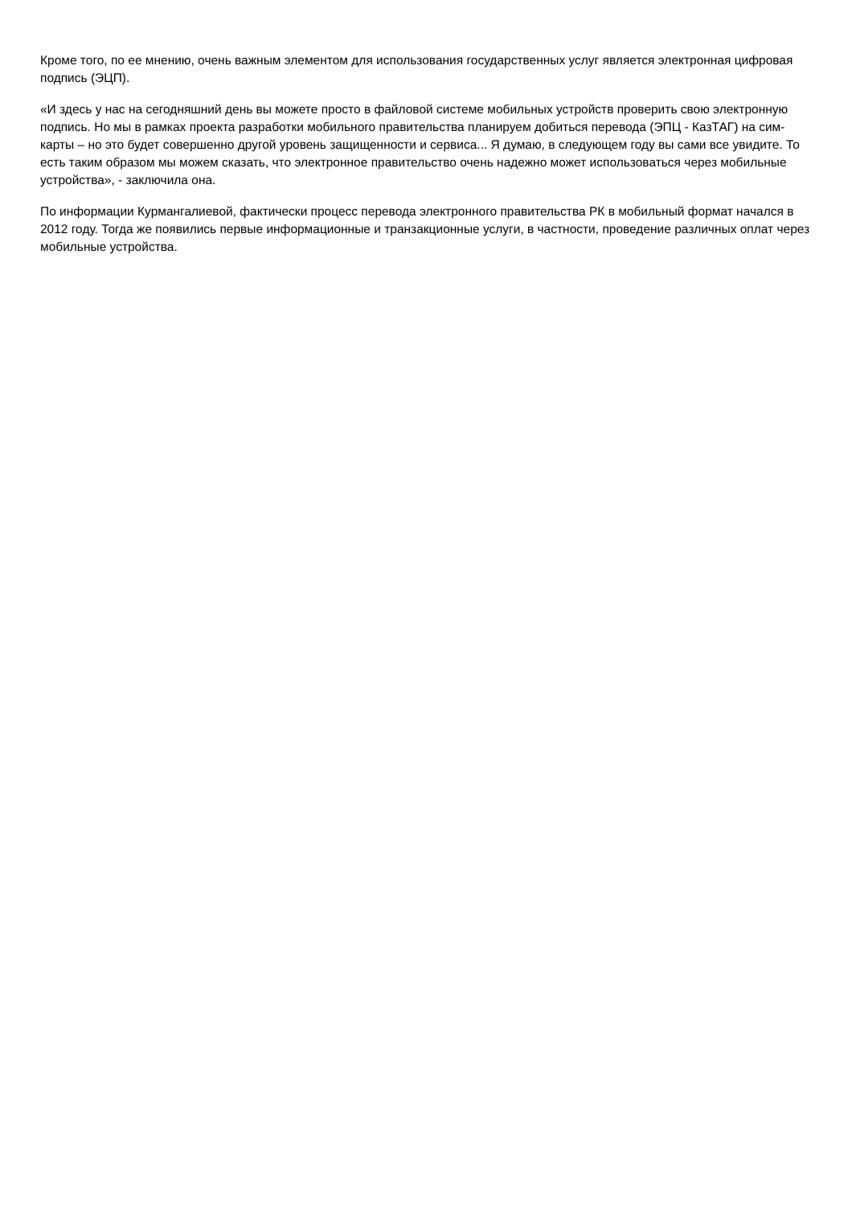Кроме того, по ее мнению, очень важным элементом для использования государственных услуг является электронная цифровая подпись (ЭЦП).
«И здесь у нас на сегодняшний день вы можете просто в файловой системе мобильных устройств проверить свою электронную подпись. Но мы в рамках проекта разработки мобильного правительства планируем добиться перевода (ЭПЦ - КазТАГ) на сим-карты – но это будет совершенно другой уровень защищенности и сервиса... Я думаю, в следующем году вы сами все увидите. То есть таким образом мы можем сказать, что электронное правительство очень надежно может использоваться через мобильные устройства», - заключила она.
По информации Курмангалиевой, фактически процесс перевода электронного правительства РК в мобильный формат начался в 2012 году. Тогда же появились первые информационные и транзакционные услуги, в частности, проведение различных оплат через мобильные устройства.